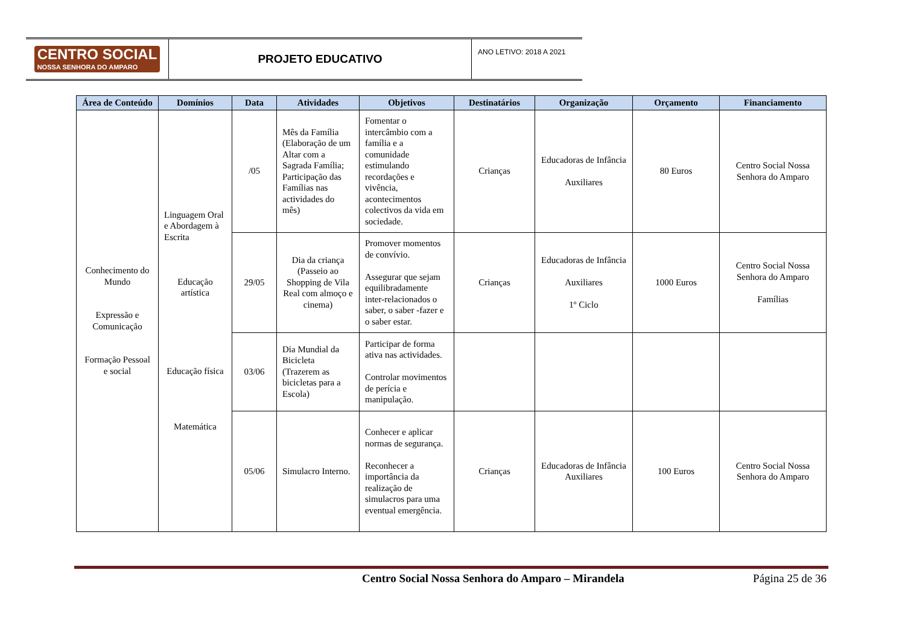CENTRO SOCIAL
NOSSA SENHORA DO AMPARO
PROJETO EDUCATIVO
ANO LETIVO: 2018 A 2021
| Área de Conteúdo | Domínios | Data | Atividades | Objetivos | Destinatários | Organização | Orçamento | Financiamento |
| --- | --- | --- | --- | --- | --- | --- | --- | --- |
| Conhecimento do Mundo Expressão e Comunicação Formação Pessoal e social | Linguagem Oral e Abordagem à Escrita Educação artística Educação física Matemática | /05 | Mês da Família (Elaboração de um Altar com a Sagrada Família; Participação das Famílias nas actividades do mês) | Fomentar o intercâmbio com a família e a comunidade estimulando recordações e vivência, acontecimentos colectivos da vida em sociedade. | Crianças | Educadoras de Infância Auxiliares | 80 Euros | Centro Social Nossa Senhora do Amparo |
| | | 29/05 | Dia da criança (Passeio ao Shopping de Vila Real com almoço e cinema) | Promover momentos de convívio. Assegurar que sejam equilibradamente inter-relacionados o saber, o saber -fazer e o saber estar. | Crianças | Educadoras de Infância Auxiliares 1º Ciclo | 1000 Euros | Centro Social Nossa Senhora do Amparo Famílias |
| | | 03/06 | Dia Mundial da Bicicleta (Trazerem as bicicletas para a Escola) | Participar de forma ativa nas actividades. Controlar movimentos de perícia e manipulação. | | | | |
| | | 05/06 | Simulacro Interno. | Conhecer e aplicar normas de segurança. Reconhecer a importância da realização de simulacros para uma eventual emergência. | Crianças | Educadoras de Infância Auxiliares | 100 Euros | Centro Social Nossa Senhora do Amparo |
Centro Social Nossa Senhora do Amparo – Mirandela Página 25 de 36